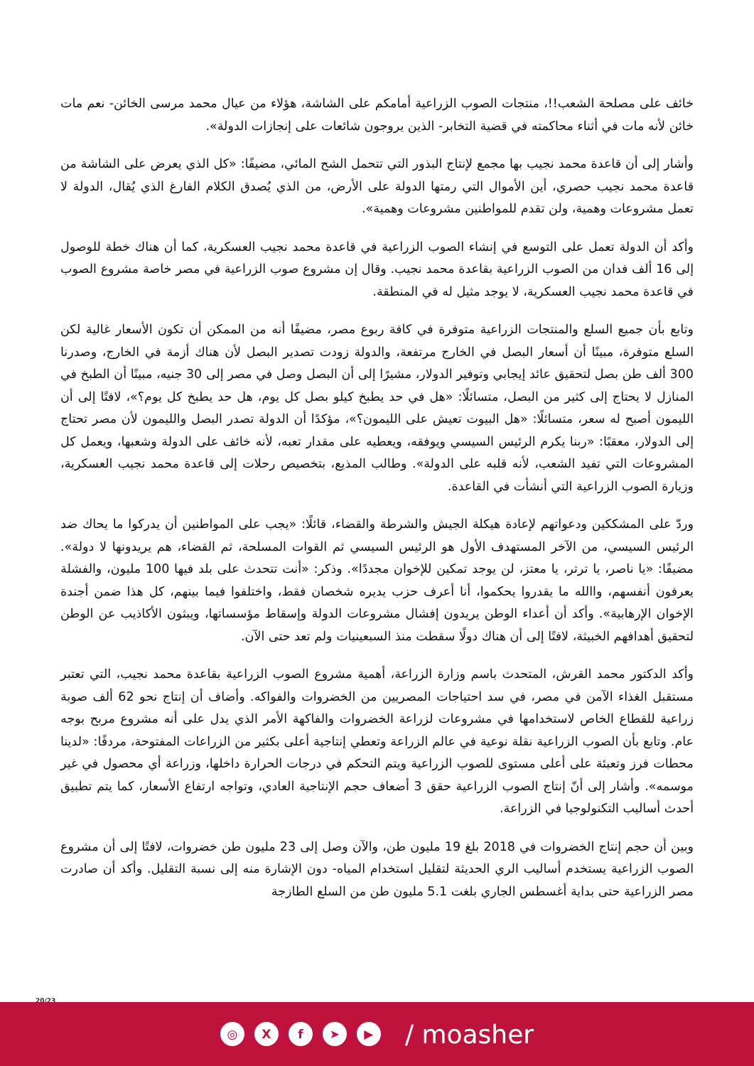خائف على مصلحة الشعب!!، منتجات الصوب الزراعية أمامكم على الشاشة، هؤلاء من عيال محمد مرسى الخائن- نعم مات خائن لأنه مات في أثناء محاكمته في قضية التخابر- الذين يروجون شائعات على إنجازات الدولة».
وأشار إلى أن قاعدة محمد نجيب بها مجمع لإنتاج البذور التي تتحمل الشح المائي، مضيفًا: «كل الذي يعرض على الشاشة من قاعدة محمد نجيب حصري، أين الأموال التي رمتها الدولة على الأرض، من الذي يُصدق الكلام الفارغ الذي يُقال، الدولة لا تعمل مشروعات وهمية، ولن تقدم للمواطنين مشروعات وهمية».
وأكد أن الدولة تعمل على التوسع في إنشاء الصوب الزراعية في قاعدة محمد نجيب العسكرية، كما أن هناك خطة للوصول إلى 16 ألف فدان من الصوب الزراعية بقاعدة محمد نجيب. وقال إن مشروع صوب الزراعية في مصر خاصة مشروع الصوب في قاعدة محمد نجيب العسكرية، لا يوجد مثيل له في المنطقة.
وتابع بأن جميع السلع والمنتجات الزراعية متوفرة في كافة ربوع مصر، مضيفًا أنه من الممكن أن تكون الأسعار غالية لكن السلع متوفرة، مبينًا أن أسعار البصل في الخارج مرتفعة، والدولة زودت تصدير البصل لأن هناك أزمة في الخارج، وصدرنا 300 ألف طن بصل لتحقيق عائد إيجابي وتوفير الدولار، مشيرًا إلى أن البصل وصل في مصر إلى 30 جنيه، مبينًا أن الطبخ في المنازل لا يحتاج إلى كثير من البصل، متسائلًا: «هل في حد يطبخ كيلو بصل كل يوم، هل حد يطبخ كل يوم؟»، لافتًا إلى أن الليمون أصبح له سعر، متسائلًا: «هل البيوت تعيش على الليمون؟»، مؤكدًا أن الدولة تصدر البصل والليمون لأن مصر تحتاج إلى الدولار، معقبًا: «ربنا يكرم الرئيس السيسي ويوفقه، ويعطيه على مقدار تعبه، لأنه خائف على الدولة وشعبها، ويعمل كل المشروعات التي تفيد الشعب، لأنه قلبه على الدولة». وطالب المذيع، بتخصيص رحلات إلى قاعدة محمد نجيب العسكرية، وزيارة الصوب الزراعية التي أنشأت في القاعدة.
وردّ على المشككين ودعواتهم لإعادة هيكلة الجيش والشرطة والقضاء، قائلًا: «يجب على المواطنين أن يدركوا ما يحاك ضد الرئيس السيسي، من الآخر المستهدف الأول هو الرئيس السيسي ثم القوات المسلحة، ثم القضاء، هم يريدونها لا دولة». مضيفًا: «يا ناصر، يا ترتر، يا معتز، لن يوجد تمكين للإخوان مجددًا». وذكر: «أنت تتحدث على بلد فيها 100 مليون، والفشلة يعرفون أنفسهم، واالله ما يقدروا يحكموا، أنا أعرف حزب يديره شخصان فقط، واختلفوا فيما بينهم، كل هذا ضمن أجندة الإخوان الإرهابية». وأكد أن أعداء الوطن يريدون إفشال مشروعات الدولة وإسقاط مؤسساتها، ويبثون الأكاذيب عن الوطن لتحقيق أهدافهم الخبيثة، لافتًا إلى أن هناك دولًا سقطت منذ السبعينيات ولم تعد حتى الآن.
وأكد الدكتور محمد القرش، المتحدث باسم وزارة الزراعة، أهمية مشروع الصوب الزراعية بقاعدة محمد نجيب، التي تعتبر مستقبل الغذاء الآمن في مصر، في سد احتياجات المصريين من الخضروات والفواكه. وأضاف أن إنتاج نحو 62 ألف صوبة زراعية للقطاع الخاص لاستخدامها في مشروعات لزراعة الخضروات والفاكهة الأمر الذي يدل على أنه مشروع مربح بوجه عام. وتابع بأن الصوب الزراعية نقلة نوعية في عالم الزراعة وتعطي إنتاجية أعلى بكثير من الزراعات المفتوحة، مردفًا: «لدينا محطات فرز وتعبئة على أعلى مستوى للصوب الزراعية ويتم التحكم في درجات الحرارة داخلها، وزراعة أي محصول في غير موسمه». وأشار إلى أنّ إنتاج الصوب الزراعية حقق 3 أضعاف حجم الإنتاجية العادي، وتواجه ارتفاع الأسعار، كما يتم تطبيق أحدث أساليب التكنولوجيا في الزراعة.
وبين أن حجم إنتاج الخضروات في 2018 بلغ 19 مليون طن، والآن وصل إلى 23 مليون طن خضروات، لافتًا إلى أن مشروع الصوب الزراعية يستخدم أساليب الري الحديثة لتقليل استخدام المياه- دون الإشارة منه إلى نسبة التقليل. وأكد أن صادرت مصر الزراعية حتى بداية أغسطس الجاري بلغت 5.1 مليون طن من السلع الطازجة
20/23
◎ X f ➤ ▶
/ moasher